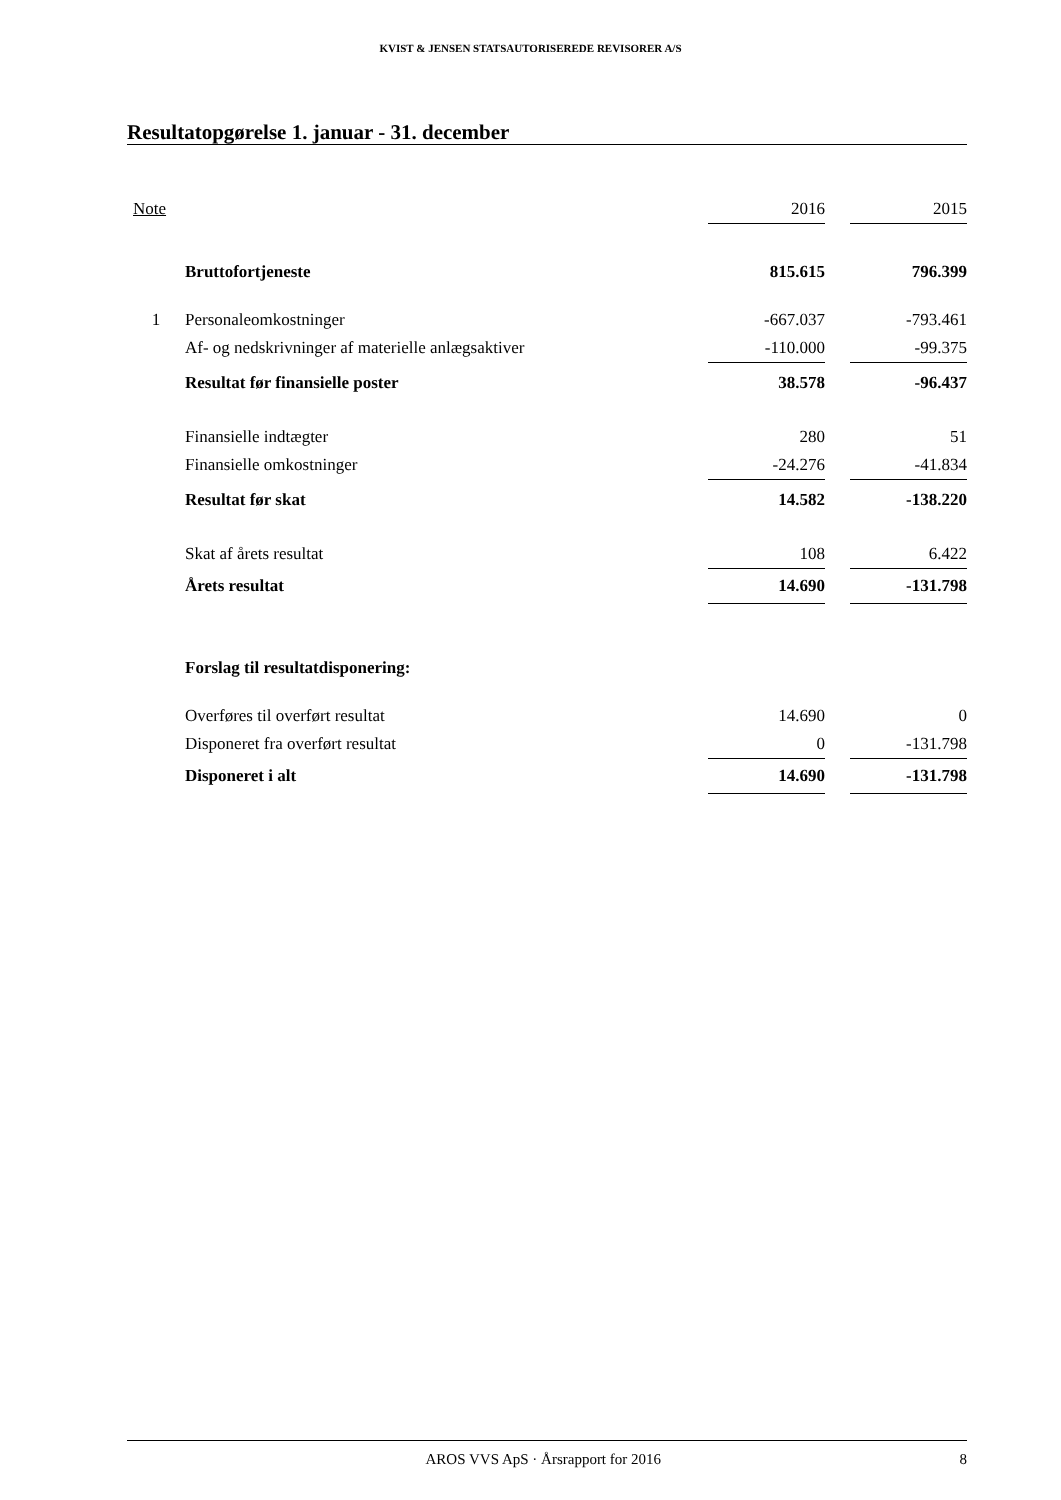KVIST & JENSEN STATSAUTORISEREDE REVISORER A/S
Resultatopgørelse 1. januar - 31. december
| Note | | 2016 | | 2015 |
| --- | --- | --- | --- | --- |
| | Bruttofortjeneste | 815.615 | | 796.399 |
| 1 | Personaleomkostninger | -667.037 | | -793.461 |
| | Af- og nedskrivninger af materielle anlægsaktiver | -110.000 | | -99.375 |
| | Resultat før finansielle poster | 38.578 | | -96.437 |
| | Finansielle indtægter | 280 | | 51 |
| | Finansielle omkostninger | -24.276 | | -41.834 |
| | Resultat før skat | 14.582 | | -138.220 |
| | Skat af årets resultat | 108 | | 6.422 |
| | Årets resultat | 14.690 | | -131.798 |
| | Forslag til resultatdisponering: | | | |
| | Overføres til overført resultat | 14.690 | | 0 |
| | Disponeret fra overført resultat | 0 | | -131.798 |
| | Disponeret i alt | 14.690 | | -131.798 |
AROS VVS ApS · Årsrapport for 2016 8